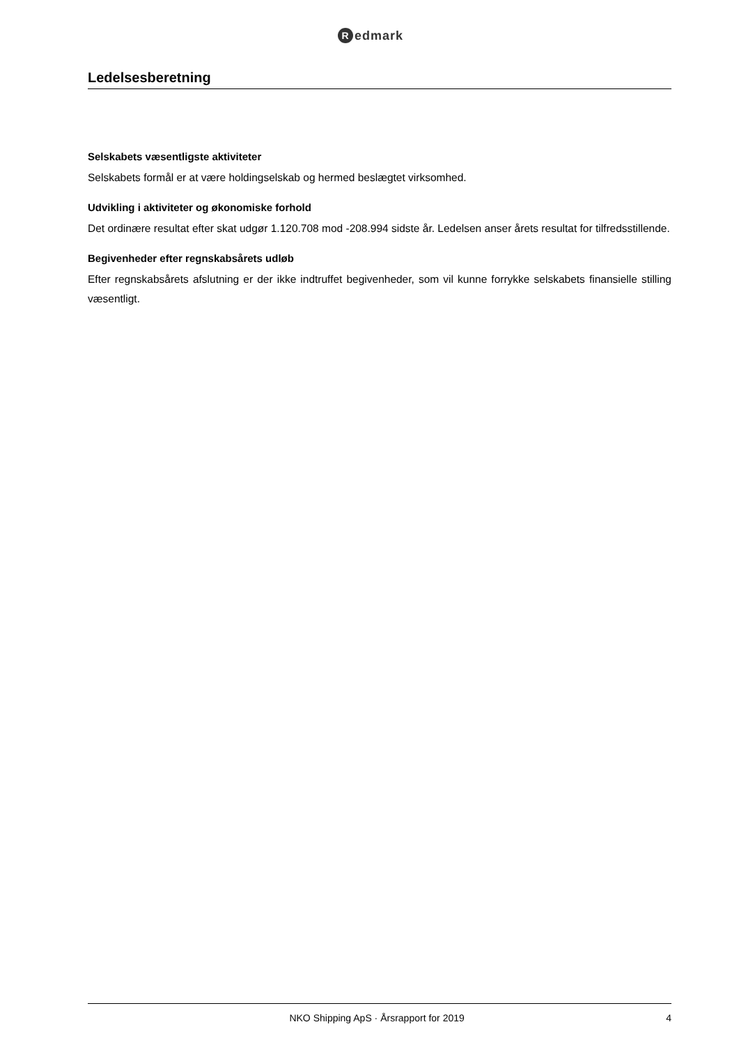Redmark
Ledelsesberetning
Selskabets væsentligste aktiviteter
Selskabets formål er at være holdingselskab og hermed beslægtet virksomhed.
Udvikling i aktiviteter og økonomiske forhold
Det ordinære resultat efter skat udgør 1.120.708 mod -208.994 sidste år. Ledelsen anser årets resultat for tilfredsstillende.
Begivenheder efter regnskabsårets udløb
Efter regnskabsårets afslutning er der ikke indtruffet begivenheder, som vil kunne forrykke selskabets finansielle stilling væsentligt.
NKO Shipping ApS · Årsrapport for 2019 4